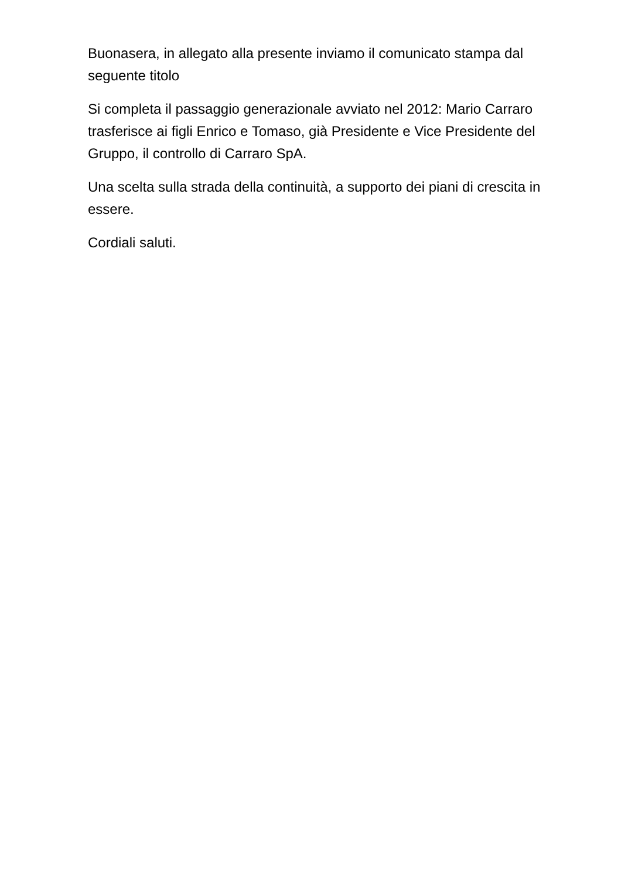Buonasera, in allegato alla presente inviamo il comunicato stampa dal seguente titolo
Si completa il passaggio generazionale avviato nel 2012: Mario Carraro trasferisce ai figli Enrico e Tomaso, già Presidente e Vice Presidente del Gruppo, il controllo di Carraro SpA.
Una scelta sulla strada della continuità, a supporto dei piani di crescita in essere.
Cordiali saluti.